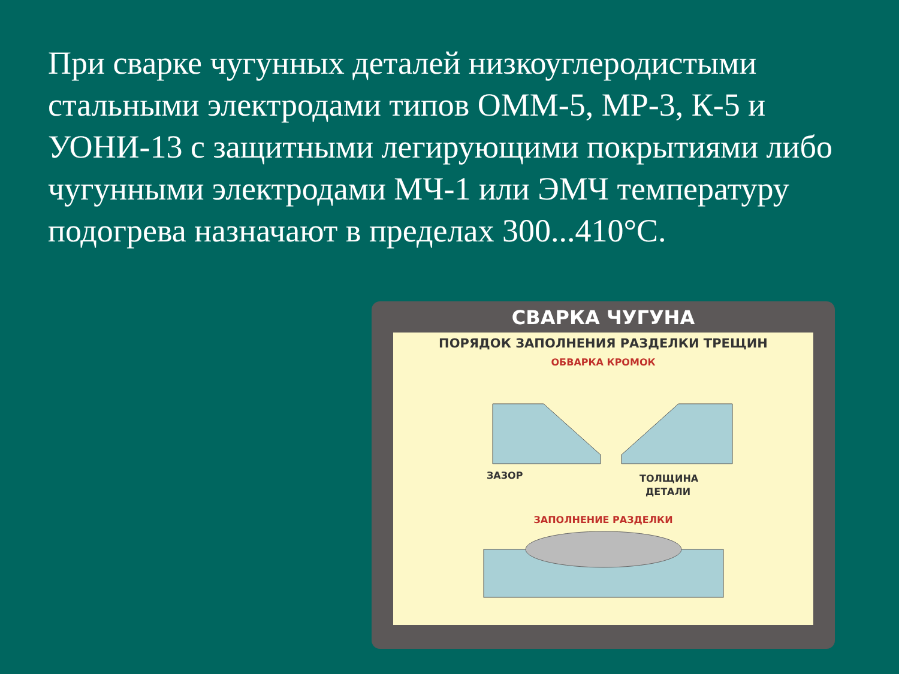При сварке чугунных деталей низкоуглеродистыми стальными электродами типов ОММ-5, МР-3, К-5 и УОНИ-13 с защитными легирующими покрытиями либо чугунными электродами МЧ-1 или ЭМЧ температуру подогрева назначают в пределах 300...410°С.
СВАРКА ЧУГУНА
ПОРЯДОК ЗАПОЛНЕНИЯ РАЗДЕЛКИ ТРЕЩИН
ОБВАРКА КРОМОК
ЗАЗОР
ТОЛЩИНА
ДЕТАЛИ
ЗАПОЛНЕНИЕ РАЗДЕЛКИ